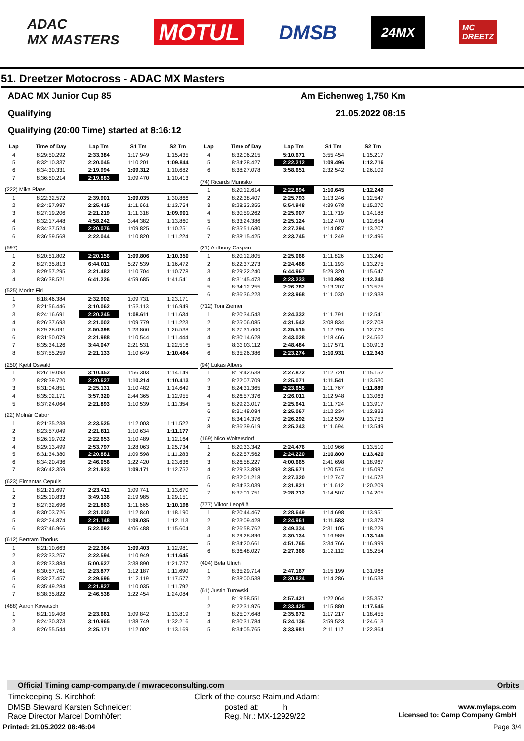ADAC
MX MASTERS
MOTUL
DMSB
24MX
MC
DREETZ
51. Dreetzer Motocross - ADAC MX Masters
ADAC MX Junior Cup 85 Am Eichenweg 1,750 Km
Qualifying 21.05.2022 08:15
Qualifying (20:00 Time) started at 8:16:12
| Lap | Time of Day | Lap Tm | S1 Tm | S2 Tm |
| --- | --- | --- | --- | --- |
| 4 | 8:29:50.292 | 2:33.384 | 1:17.949 | 1:15.435 |
| 5 | 8:32:10.337 | 2:20.045 | 1:10.201 | 1:09.844 |
| 6 | 8:34:30.331 | 2:19.994 | 1:09.312 | 1:10.682 |
| 7 | 8:36:50.214 | 2:19.883 | 1:09.470 | 1:10.413 |
| (222) Mika Plaas | | | | |
| 1 | 8:22:32.572 | 2:39.901 | 1:09.035 | 1:30.866 |
| 2 | 8:24:57.987 | 2:25.415 | 1:11.661 | 1:13.754 |
| 3 | 8:27:19.206 | 2:21.219 | 1:11.318 | 1:09.901 |
| 4 | 8:32:17.448 | 4:58.242 | 3:44.382 | 1:13.860 |
| 5 | 8:34:37.524 | 2:20.076 | 1:09.825 | 1:10.251 |
| 6 | 8:36:59.568 | 2:22.044 | 1:10.820 | 1:11.224 |
| (597) | | | | |
| 1 | 8:20:51.802 | 2:20.156 | 1:09.806 | 1:10.350 |
| 2 | 8:27:35.813 | 6:44.011 | 5:27.539 | 1:16.472 |
| 3 | 8:29:57.295 | 2:21.482 | 1:10.704 | 1:10.778 |
| 4 | 8:36:38.521 | 6:41.226 | 4:59.685 | 1:41.541 |
| (525) Moritz Firl | | | | |
| 1 | 8:18:46.384 | 2:32.902 | 1:09.731 | 1:23.171 |
| 2 | 8:21:56.446 | 3:10.062 | 1:53.113 | 1:16.949 |
| 3 | 8:24:16.691 | 2:20.245 | 1:08.611 | 1:11.634 |
| 4 | 8:26:37.693 | 2:21.002 | 1:09.779 | 1:11.223 |
| 5 | 8:29:28.091 | 2:50.398 | 1:23.860 | 1:26.538 |
| 6 | 8:31:50.079 | 2:21.988 | 1:10.544 | 1:11.444 |
| 7 | 8:35:34.126 | 3:44.047 | 2:21.531 | 1:22.516 |
| 8 | 8:37:55.259 | 2:21.133 | 1:10.649 | 1:10.484 |
| (250) Kjetil Oswald | | | | |
| 1 | 8:26:19.093 | 3:10.452 | 1:56.303 | 1:14.149 |
| 2 | 8:28:39.720 | 2:20.627 | 1:10.214 | 1:10.413 |
| 3 | 8:31:04.851 | 2:25.131 | 1:10.482 | 1:14.649 |
| 4 | 8:35:02.171 | 3:57.320 | 2:44.365 | 1:12.955 |
| 5 | 8:37:24.064 | 2:21.893 | 1:10.539 | 1:11.354 |
| (22) Molnár Gábor | | | | |
| 1 | 8:21:35.238 | 2:23.525 | 1:12.003 | 1:11.522 |
| 2 | 8:23:57.049 | 2:21.811 | 1:10.634 | 1:11.177 |
| 3 | 8:26:19.702 | 2:22.653 | 1:10.489 | 1:12.164 |
| 4 | 8:29:13.499 | 2:53.797 | 1:28.063 | 1:25.734 |
| 5 | 8:31:34.380 | 2:20.881 | 1:09.598 | 1:11.283 |
| 6 | 8:34:20.436 | 2:46.056 | 1:22.420 | 1:23.636 |
| 7 | 8:36:42.359 | 2:21.923 | 1:09.171 | 1:12.752 |
| (623) Eimantas Cepulis | | | | |
| 1 | 8:21:21.697 | 2:23.411 | 1:09.741 | 1:13.670 |
| 2 | 8:25:10.833 | 3:49.136 | 2:19.985 | 1:29.151 |
| 3 | 8:27:32.696 | 2:21.863 | 1:11.665 | 1:10.198 |
| 4 | 8:30:03.726 | 2:31.030 | 1:12.840 | 1:18.190 |
| 5 | 8:32:24.874 | 2:21.148 | 1:09.035 | 1:12.113 |
| 6 | 8:37:46.966 | 5:22.092 | 4:06.488 | 1:15.604 |
| (612) Bertram Thorius | | | | |
| 1 | 8:21:10.663 | 2:22.384 | 1:09.403 | 1:12.981 |
| 2 | 8:23:33.257 | 2:22.594 | 1:10.949 | 1:11.645 |
| 3 | 8:28:33.884 | 5:00.627 | 3:38.890 | 1:21.737 |
| 4 | 8:30:57.761 | 2:23.877 | 1:12.187 | 1:11.690 |
| 5 | 8:33:27.457 | 2:29.696 | 1:12.119 | 1:17.577 |
| 6 | 8:35:49.284 | 2:21.827 | 1:10.035 | 1:11.792 |
| 7 | 8:38:35.822 | 2:46.538 | 1:22.454 | 1:24.084 |
| (488) Aaron Kowatsch | | | | |
| 1 | 8:21:19.408 | 2:23.661 | 1:09.842 | 1:13.819 |
| 2 | 8:24:30.373 | 3:10.965 | 1:38.749 | 1:32.216 |
| 3 | 8:26:55.544 | 2:25.171 | 1:12.002 | 1:13.169 |
| Lap | Time of Day | Lap Tm | S1 Tm | S2 Tm |
| --- | --- | --- | --- | --- |
| 4 | 8:32:06.215 | 5:10.671 | 3:55.454 | 1:15.217 |
| 5 | 8:34:28.427 | 2:22.212 | 1:09.496 | 1:12.716 |
| 6 | 8:38:27.078 | 3:58.651 | 2:32.542 | 1:26.109 |
| (74) Ricards Murasko | | | | |
| 1 | 8:20:12.614 | 2:22.894 | 1:10.645 | 1:12.249 |
| 2 | 8:22:38.407 | 2:25.793 | 1:13.246 | 1:12.547 |
| 3 | 8:28:33.355 | 5:54.948 | 4:39.678 | 1:15.270 |
| 4 | 8:30:59.262 | 2:25.907 | 1:11.719 | 1:14.188 |
| 5 | 8:33:24.386 | 2:25.124 | 1:12.470 | 1:12.654 |
| 6 | 8:35:51.680 | 2:27.294 | 1:14.087 | 1:13.207 |
| 7 | 8:38:15.425 | 2:23.745 | 1:11.249 | 1:12.496 |
| (21) Anthony Caspari | | | | |
| 1 | 8:20:12.805 | 2:25.066 | 1:11.826 | 1:13.240 |
| 2 | 8:22:37.273 | 2:24.468 | 1:11.193 | 1:13.275 |
| 3 | 8:29:22.240 | 6:44.967 | 5:29.320 | 1:15.647 |
| 4 | 8:31:45.473 | 2:23.233 | 1:10.993 | 1:12.240 |
| 5 | 8:34:12.255 | 2:26.782 | 1:13.207 | 1:13.575 |
| 6 | 8:36:36.223 | 2:23.968 | 1:11.030 | 1:12.938 |
| (712) Toni Ziemer | | | | |
| 1 | 8:20:34.543 | 2:24.332 | 1:11.791 | 1:12.541 |
| 2 | 8:25:06.085 | 4:31.542 | 3:08.834 | 1:22.708 |
| 3 | 8:27:31.600 | 2:25.515 | 1:12.795 | 1:12.720 |
| 4 | 8:30:14.628 | 2:43.028 | 1:18.466 | 1:24.562 |
| 5 | 8:33:03.112 | 2:48.484 | 1:17.571 | 1:30.913 |
| 6 | 8:35:26.386 | 2:23.274 | 1:10.931 | 1:12.343 |
| (94) Lukas Albers | | | | |
| 1 | 8:19:42.638 | 2:27.872 | 1:12.720 | 1:15.152 |
| 2 | 8:22:07.709 | 2:25.071 | 1:11.541 | 1:13.530 |
| 3 | 8:24:31.365 | 2:23.656 | 1:11.767 | 1:11.889 |
| 4 | 8:26:57.376 | 2:26.011 | 1:12.948 | 1:13.063 |
| 5 | 8:29:23.017 | 2:25.641 | 1:11.724 | 1:13.917 |
| 6 | 8:31:48.084 | 2:25.067 | 1:12.234 | 1:12.833 |
| 7 | 8:34:14.376 | 2:26.292 | 1:12.539 | 1:13.753 |
| 8 | 8:36:39.619 | 2:25.243 | 1:11.694 | 1:13.549 |
| (169) Nico Woltersdorf | | | | |
| 1 | 8:20:33.342 | 2:24.476 | 1:10.966 | 1:13.510 |
| 2 | 8:22:57.562 | 2:24.220 | 1:10.800 | 1:13.420 |
| 3 | 8:26:58.227 | 4:00.665 | 2:41.698 | 1:18.967 |
| 4 | 8:29:33.898 | 2:35.671 | 1:20.574 | 1:15.097 |
| 5 | 8:32:01.218 | 2:27.320 | 1:12.747 | 1:14.573 |
| 6 | 8:34:33.039 | 2:31.821 | 1:11.612 | 1:20.209 |
| 7 | 8:37:01.751 | 2:28.712 | 1:14.507 | 1:14.205 |
| (777) Viktor Leopälä | | | | |
| 1 | 8:20:44.467 | 2:28.649 | 1:14.698 | 1:13.951 |
| 2 | 8:23:09.428 | 2:24.961 | 1:11.583 | 1:13.378 |
| 3 | 8:26:58.762 | 3:49.334 | 2:31.105 | 1:18.229 |
| 4 | 8:29:28.896 | 2:30.134 | 1:16.989 | 1:13.145 |
| 5 | 8:34:20.661 | 4:51.765 | 3:34.766 | 1:16.999 |
| 6 | 8:36:48.027 | 2:27.366 | 1:12.112 | 1:15.254 |
| (404) Bela Ulrich | | | | |
| 1 | 8:35:29.714 | 2:47.167 | 1:15.199 | 1:31.968 |
| 2 | 8:38:00.538 | 2:30.824 | 1:14.286 | 1:16.538 |
| (61) Justin Turowski | | | | |
| 1 | 8:19:58.551 | 2:57.421 | 1:22.064 | 1:35.357 |
| 2 | 8:22:31.976 | 2:33.425 | 1:15.880 | 1:17.545 |
| 3 | 8:25:07.648 | 2:35.672 | 1:17.217 | 1:18.455 |
| 4 | 8:30:31.784 | 5:24.136 | 3:59.523 | 1:24.613 |
| 5 | 8:34:05.765 | 3:33.981 | 2:11.117 | 1:22.864 |
Official Timing camp-company.de / mwraceconsulting.com Orbits
Timekeeping S. Kirchhof: Clerk of the course Raimund Adam:
DMSB Steward Karsten Schneider:
Race Director Marcel Dornhöfer: posted at: h
Reg. Nr.: MX-12929/22 www.mylaps.com
Licensed to: Camp Company GmbH
Printed: 21.05.2022 08:46:04 Page 3/4